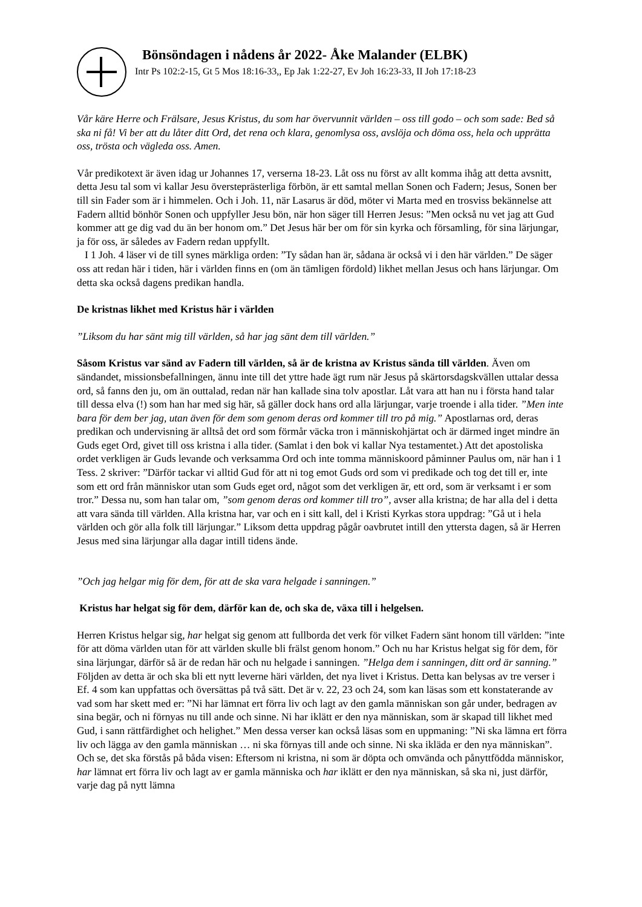Bönsöndagen i nådens år 2022- Åke Malander (ELBK)
Intr Ps 102:2-15, Gt 5 Mos 18:16-33,, Ep Jak 1:22-27, Ev Joh 16:23-33, II Joh 17:18-23
Vår käre Herre och Frälsare, Jesus Kristus, du som har övervunnit världen – oss till godo – och som sade: Bed så ska ni få! Vi ber att du låter ditt Ord, det rena och klara, genomlysa oss, avslöja och döma oss, hela och upprätta oss, trösta och vägleda oss. Amen.
Vår predikotext är även idag ur Johannes 17, verserna 18-23. Låt oss nu först av allt komma ihåg att detta avsnitt, detta Jesu tal som vi kallar Jesu översteprästerliga förbön, är ett samtal mellan Sonen och Fadern; Jesus, Sonen ber till sin Fader som är i himmelen. Och i Joh. 11, när Lasarus är död, möter vi Marta med en trosviss bekännelse att Fadern alltid bönhör Sonen och uppfyller Jesu bön, när hon säger till Herren Jesus: ”Men också nu vet jag att Gud kommer att ge dig vad du än ber honom om.” Det Jesus här ber om för sin kyrka och församling, för sina lärjungar, ja för oss, är således av Fadern redan uppfyllt.
I 1 Joh. 4 läser vi de till synes märkliga orden: ”Ty sådan han är, sådana är också vi i den här världen.” De säger oss att redan här i tiden, här i världen finns en (om än tämligen fördold) likhet mellan Jesus och hans lärjungar. Om detta ska också dagens predikan handla.
De kristnas likhet med Kristus här i världen
”Liksom du har sänt mig till världen, så har jag sänt dem till världen.”
Såsom Kristus var sänd av Fadern till världen, så är de kristna av Kristus sända till världen. Även om sändandet, missionsbefallningen, ännu inte till det yttre hade ägt rum när Jesus på skärtorsdagskvällen uttalar dessa ord, så fanns den ju, om än outtalad, redan när han kallade sina tolv apostlar. Låt vara att han nu i första hand talar till dessa elva (!) som han har med sig här, så gäller dock hans ord alla lärjungar, varje troende i alla tider. ”Men inte bara för dem ber jag, utan även för dem som genom deras ord kommer till tro på mig.” Apostlarnas ord, deras predikan och undervisning är alltså det ord som förmår väcka tron i människohjärtat och är därmed inget mindre än Guds eget Ord, givet till oss kristna i alla tider. (Samlat i den bok vi kallar Nya testamentet.) Att det apostoliska ordet verkligen är Guds levande och verksamma Ord och inte tomma människoord påminner Paulus om, när han i 1 Tess. 2 skriver: ”Därför tackar vi alltid Gud för att ni tog emot Guds ord som vi predikade och tog det till er, inte som ett ord från människor utan som Guds eget ord, något som det verkligen är, ett ord, som är verksamt i er som tror.” Dessa nu, som han talar om, ”som genom deras ord kommer till tro”, avser alla kristna; de har alla del i detta att vara sända till världen. Alla kristna har, var och en i sitt kall, del i Kristi Kyrkas stora uppdrag: ”Gå ut i hela världen och gör alla folk till lärjungar.” Liksom detta uppdrag pågår oavbrutet intill den yttersta dagen, så är Herren Jesus med sina lärjungar alla dagar intill tidens ände.
”Och jag helgar mig för dem, för att de ska vara helgade i sanningen.”
Kristus har helgat sig för dem, därför kan de, och ska de, växa till i helgelsen.
Herren Kristus helgar sig, har helgat sig genom att fullborda det verk för vilket Fadern sänt honom till världen: ”inte för att döma världen utan för att världen skulle bli frälst genom honom.” Och nu har Kristus helgat sig för dem, för sina lärjungar, därför så är de redan här och nu helgade i sanningen. ”Helga dem i sanningen, ditt ord är sanning.” Följden av detta är och ska bli ett nytt leverne häri världen, det nya livet i Kristus. Detta kan belysas av tre verser i Ef. 4 som kan uppfattas och översättas på två sätt. Det är v. 22, 23 och 24, som kan läsas som ett konstaterande av vad som har skett med er: ”Ni har lämnat ert förra liv och lagt av den gamla människan son går under, bedragen av sina begär, och ni förnyas nu till ande och sinne. Ni har iklätt er den nya människan, som är skapad till likhet med Gud, i sann rättfärdighet och helighet.” Men dessa verser kan också läsas som en uppmaning: ”Ni ska lämna ert förra liv och lägga av den gamla människan … ni ska förnyas till ande och sinne. Ni ska ikläda er den nya människan”. Och se, det ska förstås på båda visen: Eftersom ni kristna, ni som är döpta och omvända och pånyttfödda människor, har lämnat ert förra liv och lagt av er gamla människa och har iklätt er den nya människan, så ska ni, just därför, varje dag på nytt lämna